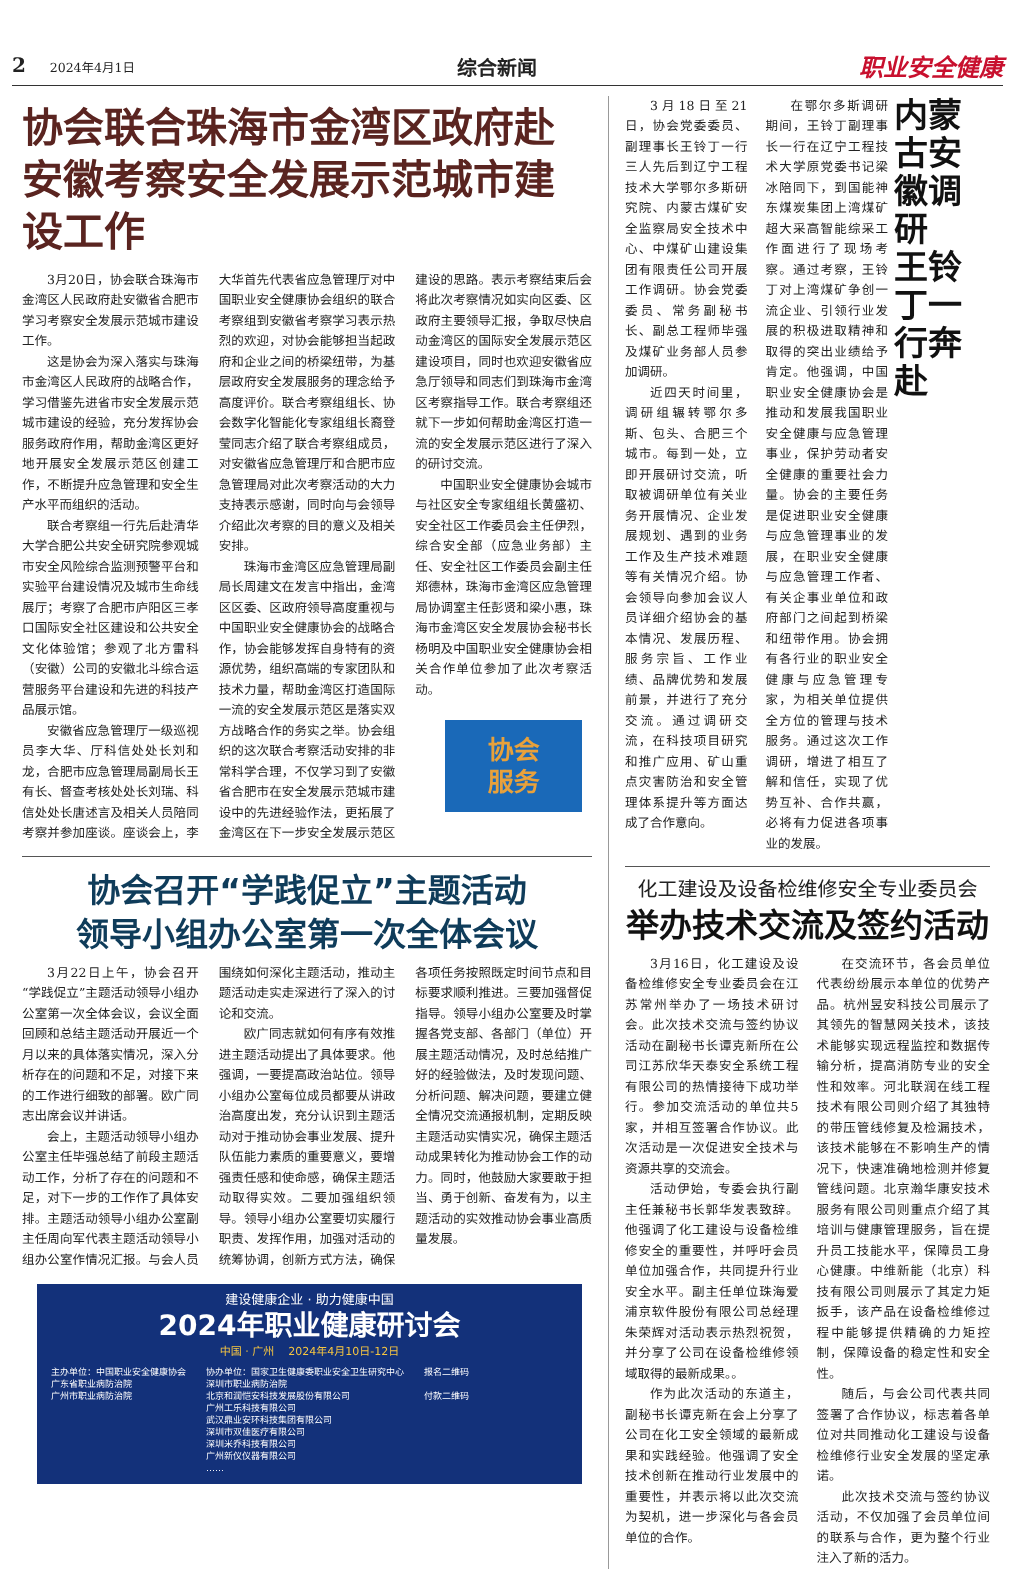2 2024年4月1日 综合新闻 职业安全健康
协会联合珠海市金湾区政府赴安徽考察安全发展示范城市建设工作
3月20日，协会联合珠海市金湾区人民政府赴安徽省合肥市学习考察安全发展示范城市建设工作。
这是协会为深入落实与珠海市金湾区人民政府的战略合作，学习借鉴先进省市安全发展示范城市建设的经验，充分发挥协会服务政府作用，帮助金湾区更好地开展安全发展示范区创建工作，不断提升应急管理和安全生产水平而组织的活动。
联合考察组一行先后赴清华大学合肥公共安全研究院参观城市安全风险综合监测预警平台和实验平台建设情况及城市生命线展厅；考察了合肥市庐阳区三孝口国际安全社区建设和公共安全文化体验馆；参观了北方雷科（安徽）公司的安徽北斗综合运营服务平台建设和先进的科技产品展示馆。
安徽省应急管理厅一级巡视员李大华、厅科信处处长刘和龙，合肥市应急管理局副局长王有长、督查考核处处长刘瑞、科信处处长唐述言及相关人员陪同考察并参加座谈。座谈会上，李大华首先代表省应急管理厅对中国职业安全健康协会组织的联合考察组到安徽省考察学习表示热烈的欢迎，对协会能够担当起政府和企业之间的桥梁纽带，为基层政府安全发展服务的理念给予高度评价。联合考察组组长、协会数字化智能化专家组组长裔登莹同志介绍了联合考察组成员，对安徽省应急管理厅和合肥市应急管理局对此次考察活动的大力支持表示感谢，同时向与会领导介绍此次考察的目的意义及相关安排。
珠海市金湾区应急管理局副局长周建文在发言中指出，金湾区区委、区政府领导高度重视与中国职业安全健康协会的战略合作，协会能够发挥自身特有的资源优势，组织高端的专家团队和技术力量，帮助金湾区打造国际一流的安全发展示范区是落实双方战略合作的务实之举。协会组织的这次联合考察活动安排的非常科学合理，不仅学习到了安徽省合肥市在安全发展示范城市建设中的先进经验作法，更拓展了金湾区在下一步安全发展示范区建设的思路。表示考察结束后会将此次考察情况如实向区委、区政府主要领导汇报，争取尽快启动金湾区的国际安全发展示范区建设项目，同时也欢迎安徽省应急厅领导和同志们到珠海市金湾区考察指导工作。联合考察组还就下一步如何帮助金湾区打造一流的安全发展示范区进行了深入的研讨交流。
中国职业安全健康协会城市与社区安全专家组组长黄盛初、安全社区工作委员会主任伊烈，综合安全部（应急业务部）主任、安全社区工作委员会副主任郑德林，珠海市金湾区应急管理局协调室主任彭贤和梁小惠，珠海市金湾区安全发展协会秘书长杨明及中国职业安全健康协会相关合作单位参加了此次考察活动。
协会
服务
协会召开“学践促立”主题活动
领导小组办公室第一次全体会议
3月22日上午，协会召开“学践促立”主题活动领导小组办公室第一次全体会议，会议全面回顾和总结主题活动开展近一个月以来的具体落实情况，深入分析存在的问题和不足，对接下来的工作进行细致的部署。欧广同志出席会议并讲话。
会上，主题活动领导小组办公室主任毕强总结了前段主题活动工作，分析了存在的问题和不足，对下一步的工作作了具体安排。主题活动领导小组办公室副主任周向军代表主题活动领导小组办公室作情况汇报。与会人员围绕如何深化主题活动，推动主题活动走实走深进行了深入的讨论和交流。
欧广同志就如何有序有效推进主题活动提出了具体要求。他强调，一要提高政治站位。领导小组办公室每位成员都要从讲政治高度出发，充分认识到主题活动对于推动协会事业发展、提升队伍能力素质的重要意义，要增强责任感和使命感，确保主题活动取得实效。二要加强组织领导。领导小组办公室要切实履行职责、发挥作用，加强对活动的统筹协调，创新方式方法，确保各项任务按照既定时间节点和目标要求顺利推进。三要加强督促指导。领导小组办公室要及时掌握各党支部、各部门（单位）开展主题活动情况，及时总结推广好的经验做法，及时发现问题、分析问题、解决问题，要建立健全情况交流通报机制，定期反映主题活动实情实况，确保主题活动成果转化为推动协会工作的动力。同时，他鼓励大家要敢于担当、勇于创新、奋发有为，以主题活动的实效推动协会事业高质量发展。
建设健康企业 · 助力健康中国
2024年职业健康研讨会
中国 · 广州 2024年4月10日-12日
主办单位：中国职业安全健康协会
广东省职业病防治院
广州市职业病防治院
协办单位：国家卫生健康委职业安全卫生研究中心
深圳市职业病防治院
北京和润恺安科技发展股份有限公司
广州工乐科技有限公司
武汉鼎业安环科技集团有限公司
深圳市双佳医疗有限公司
深圳米乔科技有限公司
广州新仪仪器有限公司
……
报名二维码
付款二维码
内蒙古安徽调研
王铃丁一行奔赴
3月18日至21日，协会党委委员、副理事长王铃丁一行三人先后到辽宁工程技术大学鄂尔多斯研究院、内蒙古煤矿安全监察局安全技术中心、中煤矿山建设集团有限责任公司开展工作调研。协会党委委员、常务副秘书长、副总工程师毕强及煤矿业务部人员参加调研。
近四天时间里，调研组辗转鄂尔多斯、包头、合肥三个城市。每到一处，立即开展研讨交流，听取被调研单位有关业务开展情况、企业发展规划、遇到的业务工作及生产技术难题等有关情况介绍。协会领导向参加会议人员详细介绍协会的基本情况、发展历程、服务宗旨、工作业绩、品牌优势和发展前景，并进行了充分交流。通过调研交流，在科技项目研究和推广应用、矿山重点灾害防治和安全管理体系提升等方面达成了合作意向。
在鄂尔多斯调研期间，王铃丁副理事长一行在辽宁工程技术大学原党委书记梁冰陪同下，到国能神东煤炭集团上湾煤矿超大采高智能综采工作面进行了现场考察。通过考察，王铃丁对上湾煤矿争创一流企业、引领行业发展的积极进取精神和取得的突出业绩给予肯定。他强调，中国职业安全健康协会是推动和发展我国职业安全健康与应急管理事业，保护劳动者安全健康的重要社会力量。协会的主要任务是促进职业安全健康与应急管理事业的发展，在职业安全健康与应急管理工作者、有关企事业单位和政府部门之间起到桥梁和纽带作用。协会拥有各行业的职业安全健康与应急管理专家，为相关单位提供全方位的管理与技术服务。通过这次工作调研，增进了相互了解和信任，实现了优势互补、合作共赢，必将有力促进各项事业的发展。
化工建设及设备检维修安全专业委员会
举办技术交流及签约活动
3月16日，化工建设及设备检维修安全专业委员会在江苏常州举办了一场技术研讨会。此次技术交流与签约协议活动在副秘书长谭克新所在公司江苏欣华天泰安全系统工程有限公司的热情接待下成功举行。参加交流活动的单位共5家，并相互签署合作协议。此次活动是一次促进安全技术与资源共享的交流会。
活动伊始，专委会执行副主任兼秘书长郭华发表致辞。他强调了化工建设与设备检维修安全的重要性，并呼吁会员单位加强合作，共同提升行业安全水平。副主任单位珠海爱浦京软件股份有限公司总经理朱荣辉对活动表示热烈祝贺，并分享了公司在设备检维修领域取得的最新成果。。
作为此次活动的东道主，副秘书长谭克新在会上分享了公司在化工安全领域的最新成果和实践经验。他强调了安全技术创新在推动行业发展中的重要性，并表示将以此次交流为契机，进一步深化与各会员单位的合作。
在交流环节，各会员单位代表纷纷展示本单位的优势产品。杭州昱安科技公司展示了其领先的智慧网关技术，该技术能够实现远程监控和数据传输分析，提高消防专业的安全性和效率。河北联润在线工程技术有限公司则介绍了其独特的带压管线修复及检漏技术，该技术能够在不影响生产的情况下，快速准确地检测并修复管线问题。北京瀚华康安技术服务有限公司则重点介绍了其培训与健康管理服务，旨在提升员工技能水平，保障员工身心健康。中维新能（北京）科技有限公司则展示了其定力矩扳手，该产品在设备检维修过程中能够提供精确的力矩控制，保障设备的稳定性和安全性。
随后，与会公司代表共同签署了合作协议，标志着各单位对共同推动化工建设与设备检维修行业安全发展的坚定承诺。
此次技术交流与签约协议活动，不仅加强了会员单位间的联系与合作，更为整个行业注入了新的活力。